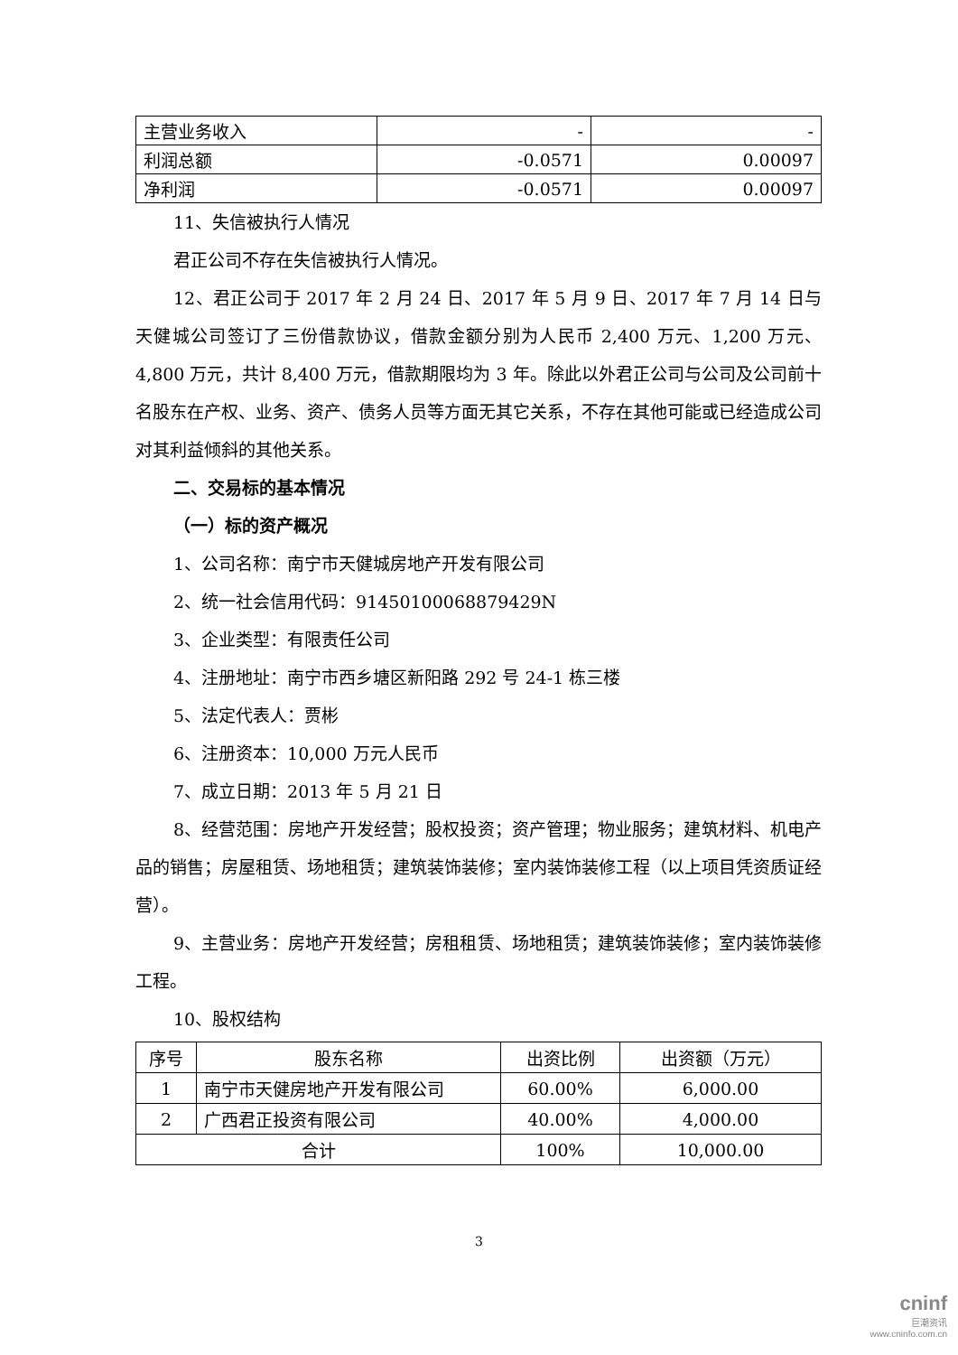| 主营业务收入 | - | - |
| 利润总额 | -0.0571 | 0.00097 |
| 净利润 | -0.0571 | 0.00097 |
11、失信被执行人情况
君正公司不存在失信被执行人情况。
12、君正公司于 2017 年 2 月 24 日、2017 年 5 月 9 日、2017 年 7 月 14 日与天健城公司签订了三份借款协议，借款金额分别为人民币 2,400 万元、1,200 万元、4,800 万元，共计 8,400 万元，借款期限均为 3 年。除此以外君正公司与公司及公司前十名股东在产权、业务、资产、债务人员等方面无其它关系，不存在其他可能或已经造成公司对其利益倾斜的其他关系。
二、交易标的基本情况
（一）标的资产概况
1、公司名称：南宁市天健城房地产开发有限公司
2、统一社会信用代码：91450100068879429N
3、企业类型：有限责任公司
4、注册地址：南宁市西乡塘区新阳路 292 号 24-1 栋三楼
5、法定代表人：贾彬
6、注册资本：10,000 万元人民币
7、成立日期：2013 年 5 月 21 日
8、经营范围：房地产开发经营；股权投资；资产管理；物业服务；建筑材料、机电产品的销售；房屋租赁、场地租赁；建筑装饰装修；室内装饰装修工程（以上项目凭资质证经营）。
9、主营业务：房地产开发经营；房租租赁、场地租赁；建筑装饰装修；室内装饰装修工程。
10、股权结构
| 序号 | 股东名称 | 出资比例 | 出资额（万元） |
| 1 | 南宁市天健房地产开发有限公司 | 60.00% | 6,000.00 |
| 2 | 广西君正投资有限公司 | 40.00% | 4,000.00 |
| 合计 | | 100% | 10,000.00 |
3
cninf
巨潮资讯
www.cninfo.com.cn